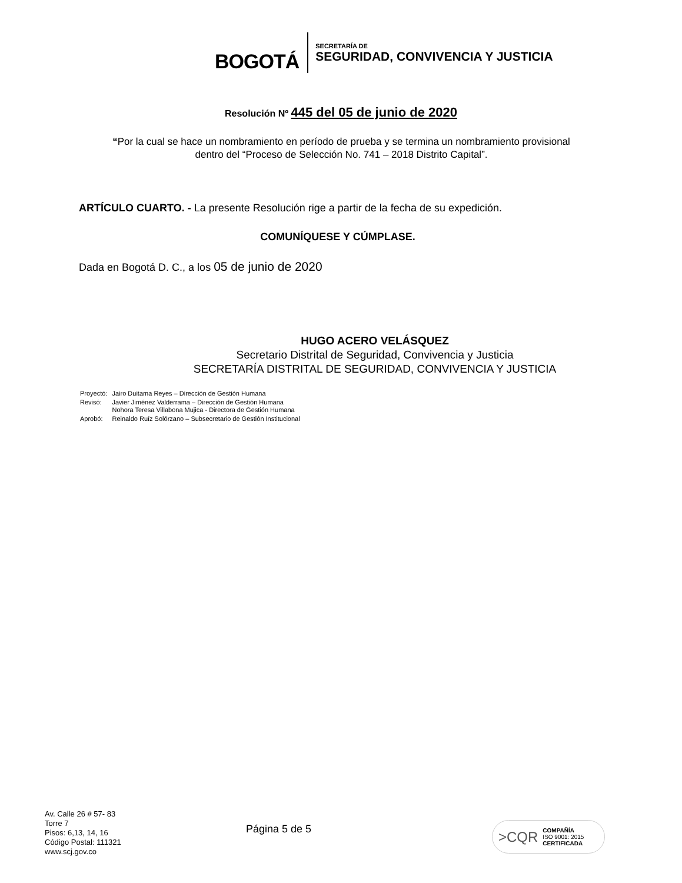BOGOTÁ
SECRETARÍA DE
SEGURIDAD, CONVIVENCIA Y JUSTICIA
Resolución Nº 445 del 05 de junio de 2020
“Por la cual se hace un nombramiento en período de prueba y se termina un nombramiento provisional dentro del “Proceso de Selección No. 741 – 2018 Distrito Capital”.
ARTÍCULO CUARTO. - La presente Resolución rige a partir de la fecha de su expedición.
COMUNÍQUESE Y CÚMPLASE.
Dada en Bogotá D. C., a los 05 de junio de 2020
HUGO ACERO VELÁSQUEZ
Secretario Distrital de Seguridad, Convivencia y Justicia
SECRETARÍA DISTRITAL DE SEGURIDAD, CONVIVENCIA Y JUSTICIA
| Proyectó: | Jairo Duitama Reyes – Dirección de Gestión Humana |
| Revisó: | Javier Jiménez Valderrama – Dirección de Gestión Humana Nohora Teresa Villabona Mujica - Directora de Gestión Humana |
| Aprobó: | Reinaldo Ruíz Solórzano – Subsecretario de Gestión Institucional |
Av. Calle 26 # 57- 83
Torre 7
Pisos: 6,13, 14, 16
Código Postal: 111321
www.scj.gov.co
Página 5 de 5
>CQR COMPAÑÍA
ISO 9001: 2015
CERTIFICADA